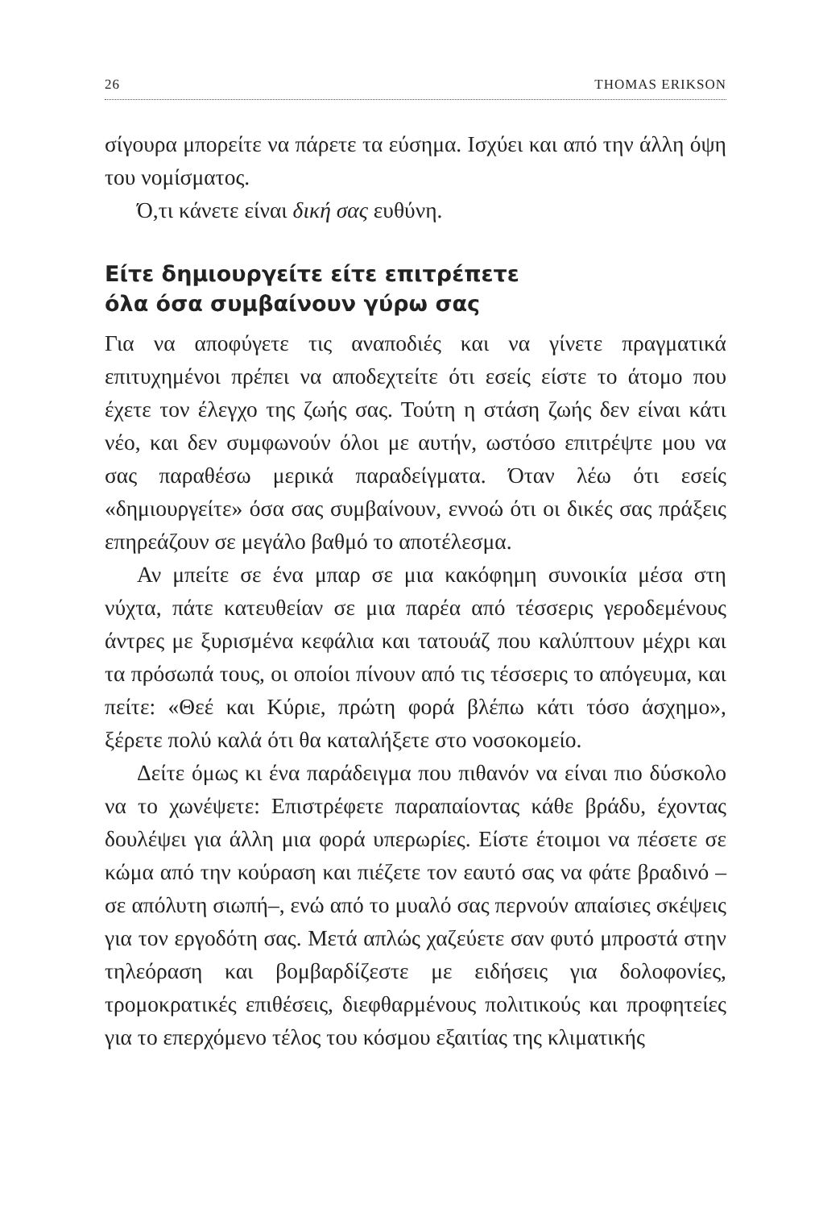26 THOMAS ERIKSON
σίγουρα μπορείτε να πάρετε τα εύσημα. Ισχύει και από την άλλη όψη του νομίσματος.
Ό,τι κάνετε είναι δική σας ευθύνη.
Είτε δημιουργείτε είτε επιτρέπετε
όλα όσα συμβαίνουν γύρω σας
Για να αποφύγετε τις αναποδιές και να γίνετε πραγματικά επιτυχημένοι πρέπει να αποδεχτείτε ότι εσείς είστε το άτομο που έχετε τον έλεγχο της ζωής σας. Τούτη η στάση ζωής δεν είναι κάτι νέο, και δεν συμφωνούν όλοι με αυτήν, ωστόσο επιτρέψτε μου να σας παραθέσω μερικά παραδείγματα. Όταν λέω ότι εσείς «δημιουργείτε» όσα σας συμβαίνουν, εννοώ ότι οι δικές σας πράξεις επηρεάζουν σε μεγάλο βαθμό το αποτέλεσμα.
Αν μπείτε σε ένα μπαρ σε μια κακόφημη συνοικία μέσα στη νύχτα, πάτε κατευθείαν σε μια παρέα από τέσσερις γεροδεμένους άντρες με ξυρισμένα κεφάλια και τατουάζ που καλύπτουν μέχρι και τα πρόσωπά τους, οι οποίοι πίνουν από τις τέσσερις το απόγευμα, και πείτε: «Θεέ και Κύριε, πρώτη φορά βλέπω κάτι τόσο άσχημο», ξέρετε πολύ καλά ότι θα καταλήξετε στο νοσοκομείο.
Δείτε όμως κι ένα παράδειγμα που πιθανόν να είναι πιο δύσκολο να το χωνέψετε: Επιστρέφετε παραπαίοντας κάθε βράδυ, έχοντας δουλέψει για άλλη μια φορά υπερωρίες. Είστε έτοιμοι να πέσετε σε κώμα από την κούραση και πιέζετε τον εαυτό σας να φάτε βραδινό –σε απόλυτη σιωπή–, ενώ από το μυαλό σας περνούν απαίσιες σκέψεις για τον εργοδότη σας. Μετά απλώς χαζεύετε σαν φυτό μπροστά στην τηλεόραση και βομβαρδίζεστε με ειδήσεις για δολοφονίες, τρομοκρατικές επιθέσεις, διεφθαρμένους πολιτικούς και προφητείες για το επερχόμενο τέλος του κόσμου εξαιτίας της κλιματικής